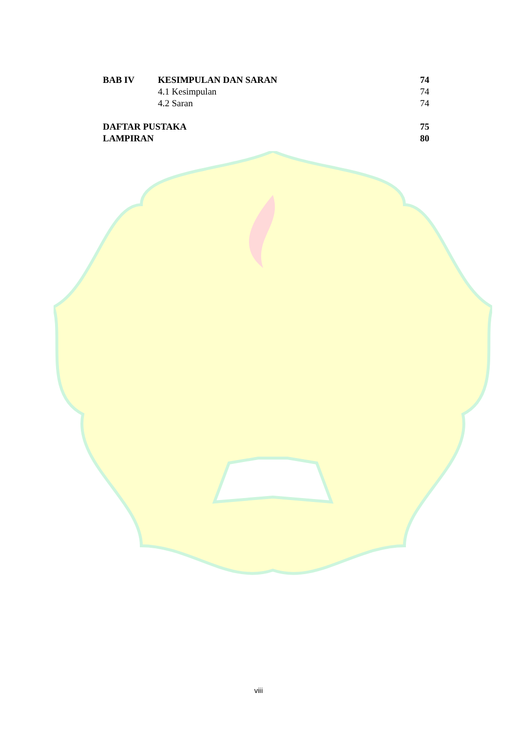| BAB IV | KESIMPULAN DAN SARAN | 74 |
| | 4.1 Kesimpulan | 74 |
| | 4.2 Saran | 74 |
| DAFTAR PUSTAKA | | 75 |
| LAMPIRAN | | 80 |
viii